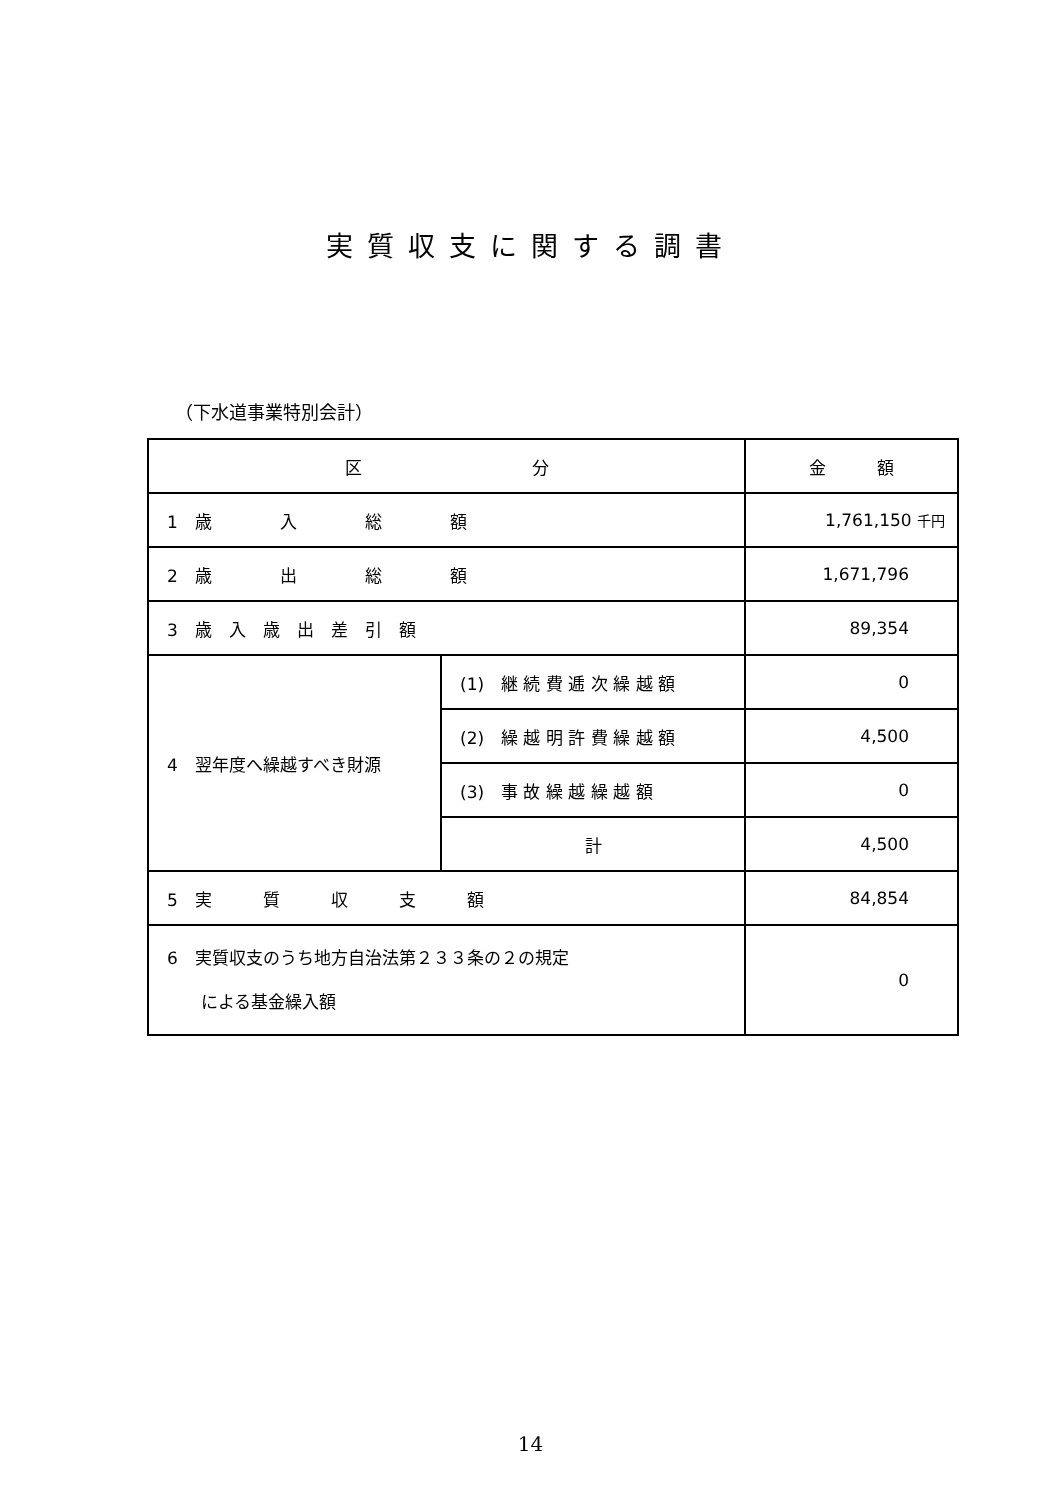実質収支に関する調書
（下水道事業特別会計）
| 区 分 | | 金 額 |
| --- | --- | --- |
| 1 歳 入 総 額 | | 1,761,150 千円 |
| 2 歳 出 総 額 | | 1,671,796 |
| 3 歳 入 歳 出 差 引 額 | | 89,354 |
| 4 翌年度へ繰越すべき財源 | (1) 継 続 費 逓 次 繰 越 額 | 0 |
| | (2) 繰 越 明 許 費 繰 越 額 | 4,500 |
| | (3) 事 故 繰 越 繰 越 額 | 0 |
| | 計 | 4,500 |
| 5 実 質 収 支 額 | | 84,854 |
| 6 実質収支のうち地方自治法第２３３条の２の規定 による基金繰入額 | | 0 |
14